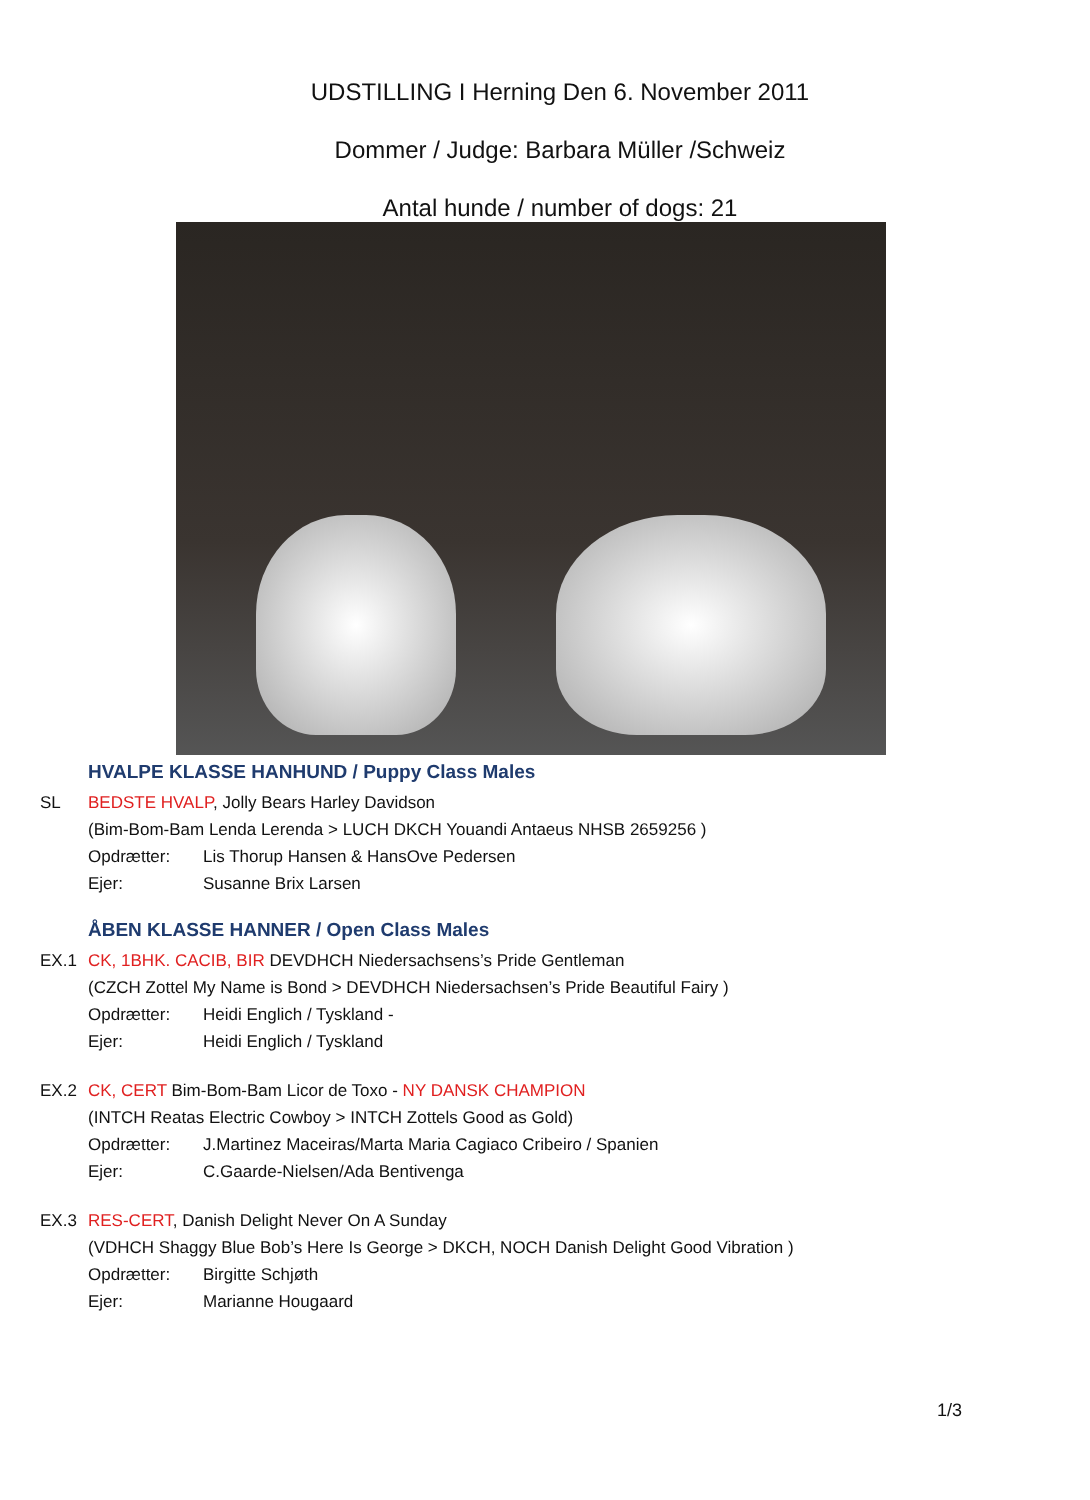UDSTILLING I Herning Den 6. November 2011
Dommer / Judge: Barbara Müller /Schweiz
Antal hunde / number of dogs: 21
HVALPE KLASSE HANHUND / Puppy Class Males
SL BEDSTE HVALP, Jolly Bears Harley Davidson
(Bim-Bom-Bam Lenda Lerenda > LUCH DKCH Youandi Antaeus NHSB 2659256 )
Opdrætter: Lis Thorup Hansen & HansOve Pedersen
Ejer: Susanne Brix Larsen
ÅBEN KLASSE HANNER / Open Class Males
EX.1 CK, 1BHK. CACIB, BIR DEVDHCH Niedersachsens’s Pride Gentleman
(CZCH Zottel My Name is Bond > DEVDHCH Niedersachsen’s Pride Beautiful Fairy )
Opdrætter: Heidi Englich / Tyskland -
Ejer: Heidi Englich / Tyskland
EX.2 CK, CERT Bim-Bom-Bam Licor de Toxo - NY DANSK CHAMPION
(INTCH Reatas Electric Cowboy > INTCH Zottels Good as Gold)
Opdrætter: J.Martinez Maceiras/Marta Maria Cagiaco Cribeiro / Spanien
Ejer: C.Gaarde-Nielsen/Ada Bentivenga
EX.3 RES-CERT, Danish Delight Never On A Sunday
(VDHCH Shaggy Blue Bob’s Here Is George > DKCH, NOCH Danish Delight Good Vibration )
Opdrætter: Birgitte Schjøth
Ejer: Marianne Hougaard
1/3